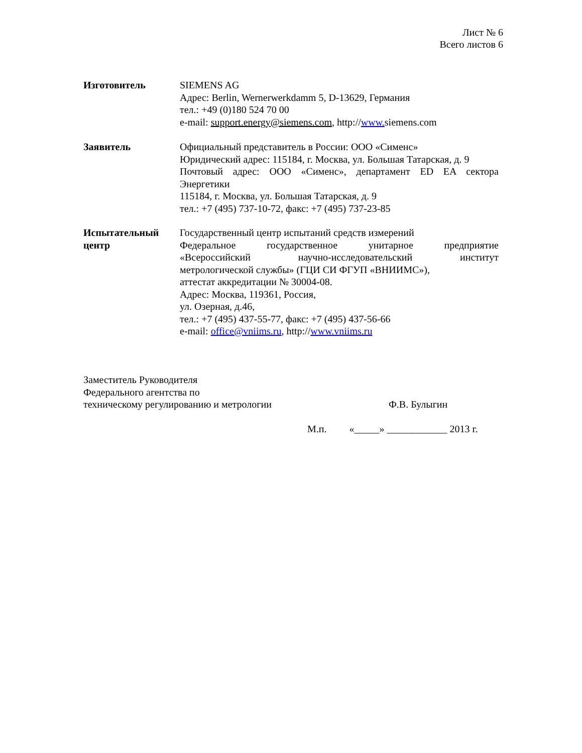Лист № 6
Всего листов 6
Изготовитель SIEMENS AG
Адрес: Berlin, Wernerwerkdamm 5, D-13629, Германия
тел.: +49 (0)180 524 70 00
e-mail: support.energy@siemens.com, http://www. siemens.com
Заявитель Официальный представитель в России: ООО «Сименс»
Юридический адрес: 115184, г. Москва, ул. Большая Татарская, д. 9
Почтовый адрес: ООО «Сименс», департамент ED EA сектора
Энергетики
115184, г. Москва, ул. Большая Татарская, д. 9
тел.: +7 (495) 737-10-72, факс: +7 (495) 737-23-85
Испытательный центр
Государственный центр испытаний средств измерений
Федеральное государственное унитарное предприятие
«Всероссийский научно-исследовательский институт
метрологической службы» (ГЦИ СИ ФГУП «ВНИИМС»),
аттестат аккредитации № 30004-08.
Адрес: Москва, 119361, Россия,
ул. Озерная, д.46,
тел.: +7 (495) 437-55-77, факс: +7 (495) 437-56-66
e-mail: office@vniims.ru, http://www.vniims.ru
Заместитель Руководителя
Федерального агентства по
техническому регулированию и метрологии Ф.В. Булыгин
М.п. «_____» ____________ 2013 г.